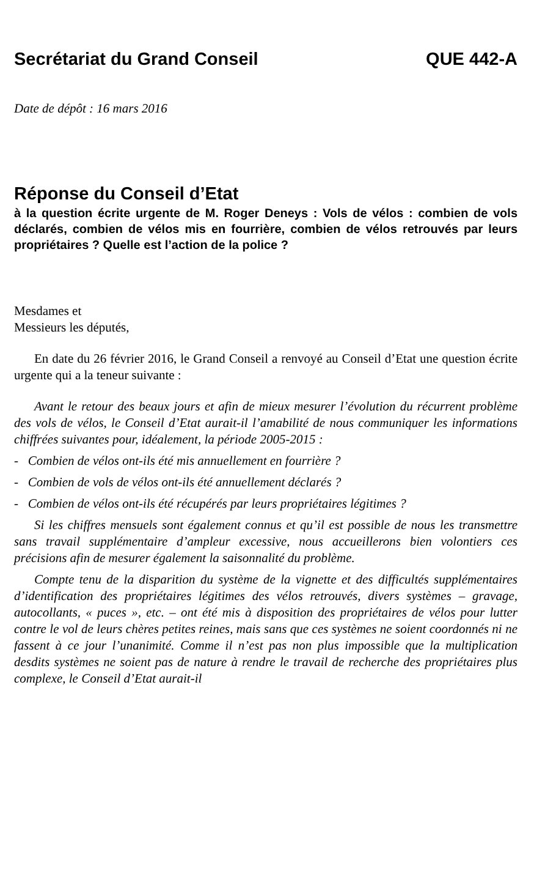Secrétariat du Grand Conseil QUE 442-A
Date de dépôt : 16 mars 2016
Réponse du Conseil d’Etat
à la question écrite urgente de M. Roger Deneys : Vols de vélos : combien de vols déclarés, combien de vélos mis en fourrière, combien de vélos retrouvés par leurs propriétaires ? Quelle est l’action de la police ?
Mesdames et
Messieurs les députés,
En date du 26 février 2016, le Grand Conseil a renvoyé au Conseil d’Etat une question écrite urgente qui a la teneur suivante :
Avant le retour des beaux jours et afin de mieux mesurer l’évolution du récurrent problème des vols de vélos, le Conseil d’Etat aurait-il l’amabilité de nous communiquer les informations chiffrées suivantes pour, idéalement, la période 2005-2015 :
- Combien de vélos ont-ils été mis annuellement en fourrière ?
- Combien de vols de vélos ont-ils été annuellement déclarés ?
- Combien de vélos ont-ils été récupérés par leurs propriétaires légitimes ?
Si les chiffres mensuels sont également connus et qu’il est possible de nous les transmettre sans travail supplémentaire d’ampleur excessive, nous accueillerons bien volontiers ces précisions afin de mesurer également la saisonnalité du problème.
Compte tenu de la disparition du système de la vignette et des difficultés supplémentaires d’identification des propriétaires légitimes des vélos retrouvés, divers systèmes – gravage, autocollants, « puces », etc. – ont été mis à disposition des propriétaires de vélos pour lutter contre le vol de leurs chères petites reines, mais sans que ces systèmes ne soient coordonnés ni ne fassent à ce jour l’unanimité. Comme il n’est pas non plus impossible que la multiplication desdits systèmes ne soient pas de nature à rendre le travail de recherche des propriétaires plus complexe, le Conseil d’Etat aurait-il